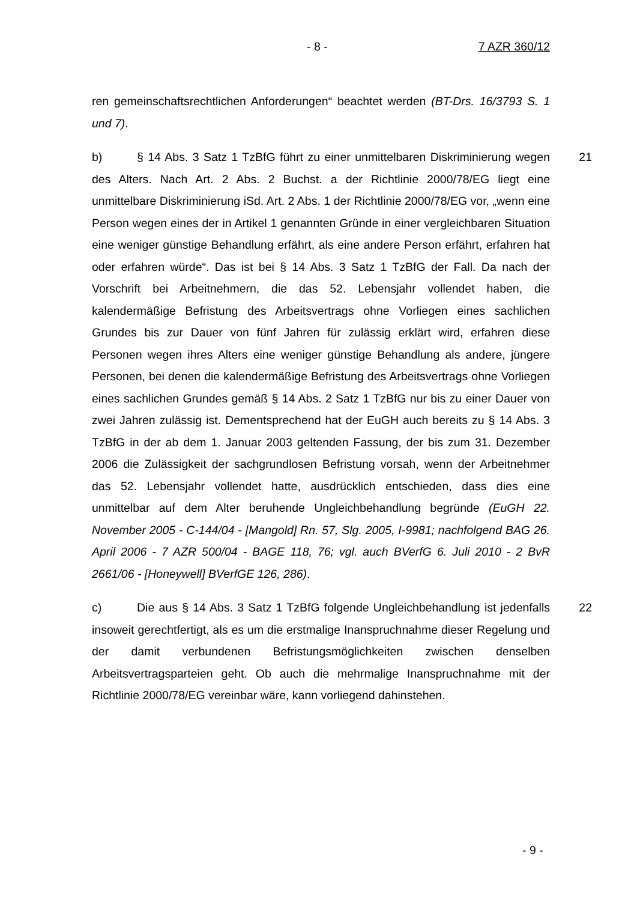- 8 - 7 AZR 360/12
ren gemeinschaftsrechtlichen Anforderungen“ beachtet werden (BT-Drs. 16/3793 S. 1 und 7).
21 b) § 14 Abs. 3 Satz 1 TzBfG führt zu einer unmittelbaren Diskriminierung wegen des Alters. Nach Art. 2 Abs. 2 Buchst. a der Richtlinie 2000/78/EG liegt eine unmittelbare Diskriminierung iSd. Art. 2 Abs. 1 der Richtlinie 2000/78/EG vor, „wenn eine Person wegen eines der in Artikel 1 genannten Gründe in einer vergleichbaren Situation eine weniger günstige Behandlung erfährt, als eine andere Person erfährt, erfahren hat oder erfahren würde“. Das ist bei § 14 Abs. 3 Satz 1 TzBfG der Fall. Da nach der Vorschrift bei Arbeitnehmern, die das 52. Lebensjahr vollendet haben, die kalendermäßige Befristung des Arbeitsvertrags ohne Vorliegen eines sachlichen Grundes bis zur Dauer von fünf Jahren für zulässig erklärt wird, erfahren diese Personen wegen ihres Alters eine weniger günstige Behandlung als andere, jüngere Personen, bei denen die kalendermäßige Befristung des Arbeitsvertrags ohne Vorliegen eines sachlichen Grundes gemäß § 14 Abs. 2 Satz 1 TzBfG nur bis zu einer Dauer von zwei Jahren zulässig ist. Dementsprechend hat der EuGH auch bereits zu § 14 Abs. 3 TzBfG in der ab dem 1. Januar 2003 geltenden Fassung, der bis zum 31. Dezember 2006 die Zulässigkeit der sachgrundlosen Befristung vorsah, wenn der Arbeitnehmer das 52. Lebensjahr vollendet hatte, ausdrücklich entschieden, dass dies eine unmittelbar auf dem Alter beruhende Ungleichbehandlung begründe (EuGH 22. November 2005 - C-144/04 - [Mangold] Rn. 57, Slg. 2005, I-9981; nachfolgend BAG 26. April 2006 - 7 AZR 500/04 - BAGE 118, 76; vgl. auch BVerfG 6. Juli 2010 - 2 BvR 2661/06 - [Honeywell] BVerfGE 126, 286).
22 c) Die aus § 14 Abs. 3 Satz 1 TzBfG folgende Ungleichbehandlung ist jedenfalls insoweit gerechtfertigt, als es um die erstmalige Inanspruchnahme dieser Regelung und der damit verbundenen Befristungsmöglichkeiten zwischen denselben Arbeitsvertragsparteien geht. Ob auch die mehrmalige Inanspruchnahme mit der Richtlinie 2000/78/EG vereinbar wäre, kann vorliegend dahinstehen.
- 9 -